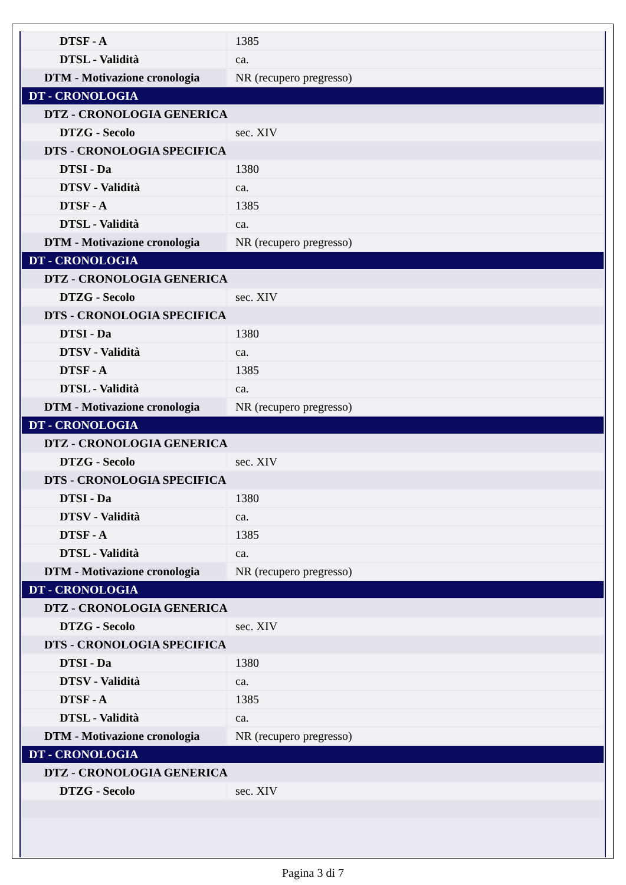| DTSF - A | 1385 |
| DTSL - Validità | ca. |
| DTM - Motivazione cronologia | NR (recupero pregresso) |
| DT - CRONOLOGIA | |
| DTZ - CRONOLOGIA GENERICA | |
| DTZG - Secolo | sec. XIV |
| DTS - CRONOLOGIA SPECIFICA | |
| DTSI - Da | 1380 |
| DTSV - Validità | ca. |
| DTSF - A | 1385 |
| DTSL - Validità | ca. |
| DTM - Motivazione cronologia | NR (recupero pregresso) |
| DT - CRONOLOGIA | |
| DTZ - CRONOLOGIA GENERICA | |
| DTZG - Secolo | sec. XIV |
| DTS - CRONOLOGIA SPECIFICA | |
| DTSI - Da | 1380 |
| DTSV - Validità | ca. |
| DTSF - A | 1385 |
| DTSL - Validità | ca. |
| DTM - Motivazione cronologia | NR (recupero pregresso) |
| DT - CRONOLOGIA | |
| DTZ - CRONOLOGIA GENERICA | |
| DTZG - Secolo | sec. XIV |
| DTS - CRONOLOGIA SPECIFICA | |
| DTSI - Da | 1380 |
| DTSV - Validità | ca. |
| DTSF - A | 1385 |
| DTSL - Validità | ca. |
| DTM - Motivazione cronologia | NR (recupero pregresso) |
| DT - CRONOLOGIA | |
| DTZ - CRONOLOGIA GENERICA | |
| DTZG - Secolo | sec. XIV |
| DTS - CRONOLOGIA SPECIFICA | |
| DTSI - Da | 1380 |
| DTSV - Validità | ca. |
| DTSF - A | 1385 |
| DTSL - Validità | ca. |
| DTM - Motivazione cronologia | NR (recupero pregresso) |
| DT - CRONOLOGIA | |
| DTZ - CRONOLOGIA GENERICA | |
| DTZG - Secolo | sec. XIV |
Pagina 3 di 7